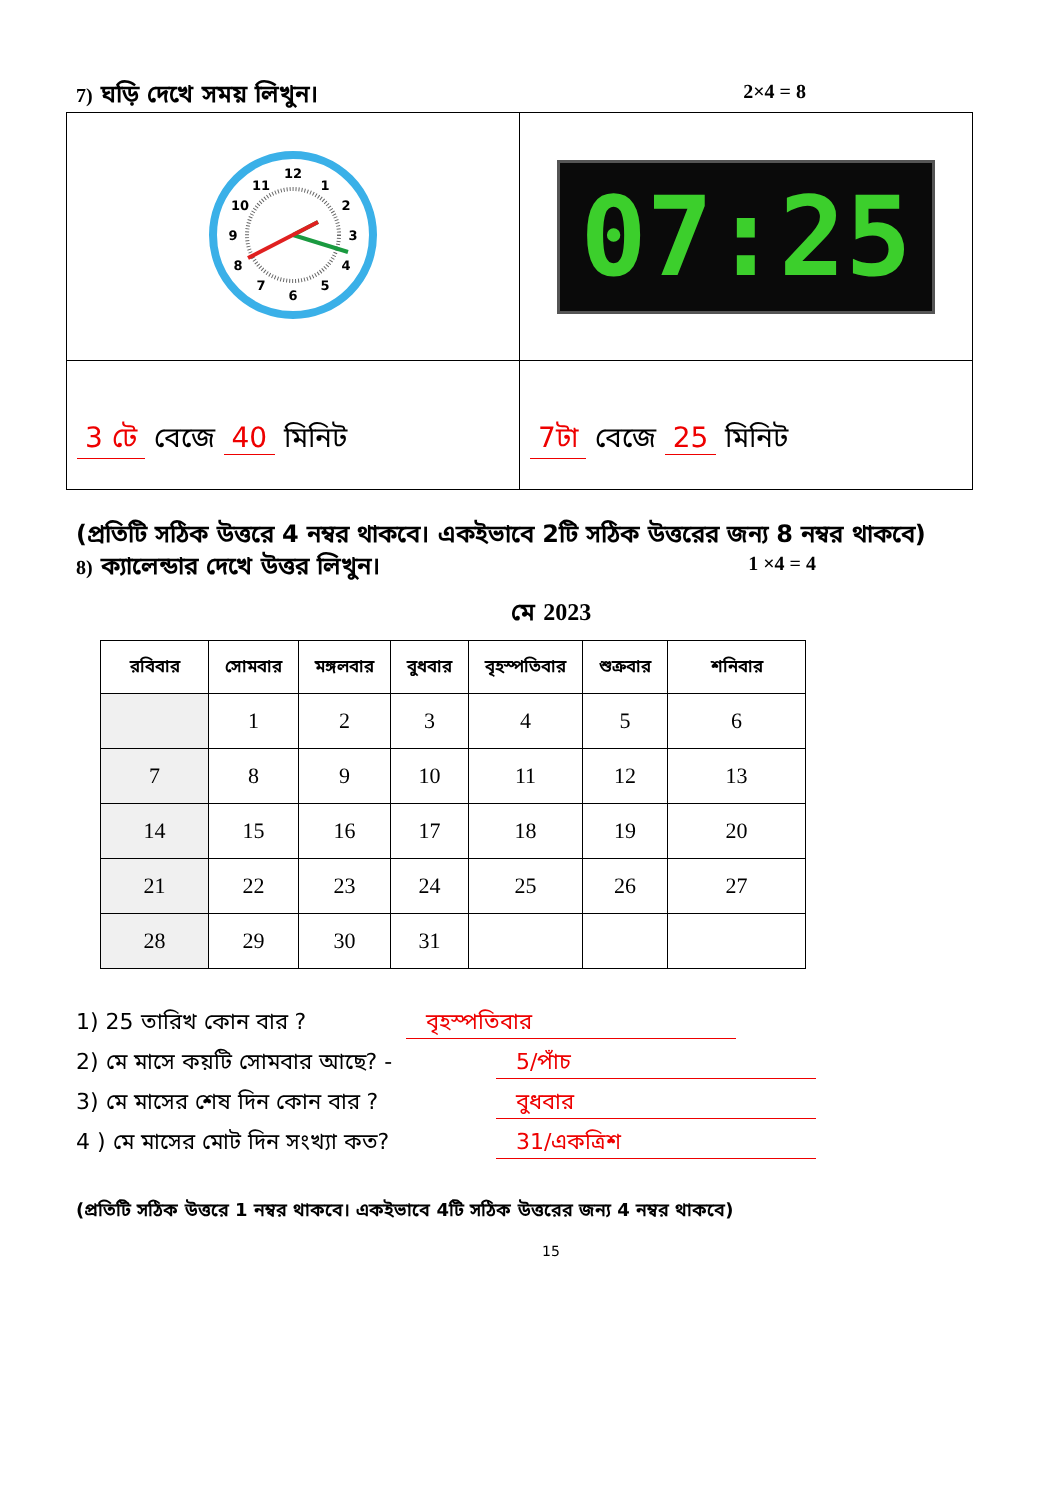7) ঘড়ি দেখে সময় লিখুন। 2×4 = 8
| 12 1 2 3 4 5 6 7 8 9 10 11 | 07:25 |
| 3 টে বেজে 40 মিনিট | 7টা বেজে 25 মিনিট |
(প্রতিটি সঠিক উত্তরে 4 নম্বর থাকবে। একইভাবে 2টি সঠিক উত্তরের জন্য 8 নম্বর থাকবে)
8) ক্যালেন্ডার দেখে উত্তর লিখুন। 1 ×4 = 4
মে 2023
| রবিবার | সোমবার | মঙ্গলবার | বুধবার | বৃহস্পতিবার | শুক্রবার | শনিবার |
| --- | --- | --- | --- | --- | --- | --- |
| | 1 | 2 | 3 | 4 | 5 | 6 |
| 7 | 8 | 9 | 10 | 11 | 12 | 13 |
| 14 | 15 | 16 | 17 | 18 | 19 | 20 |
| 21 | 22 | 23 | 24 | 25 | 26 | 27 |
| 28 | 29 | 30 | 31 | | | |
1) 25 তারিখ কোন বার ? বৃহস্পতিবার
2) মে মাসে কয়টি সোমবার আছে? - 5/পাঁচ
3) মে মাসের শেষ দিন কোন বার ? বুধবার
4 ) মে মাসের মোট দিন সংখ্যা কত? 31/একত্রিশ
(প্রতিটি সঠিক উত্তরে 1 নম্বর থাকবে। একইভাবে 4টি সঠিক উত্তরের জন্য 4 নম্বর থাকবে)
15